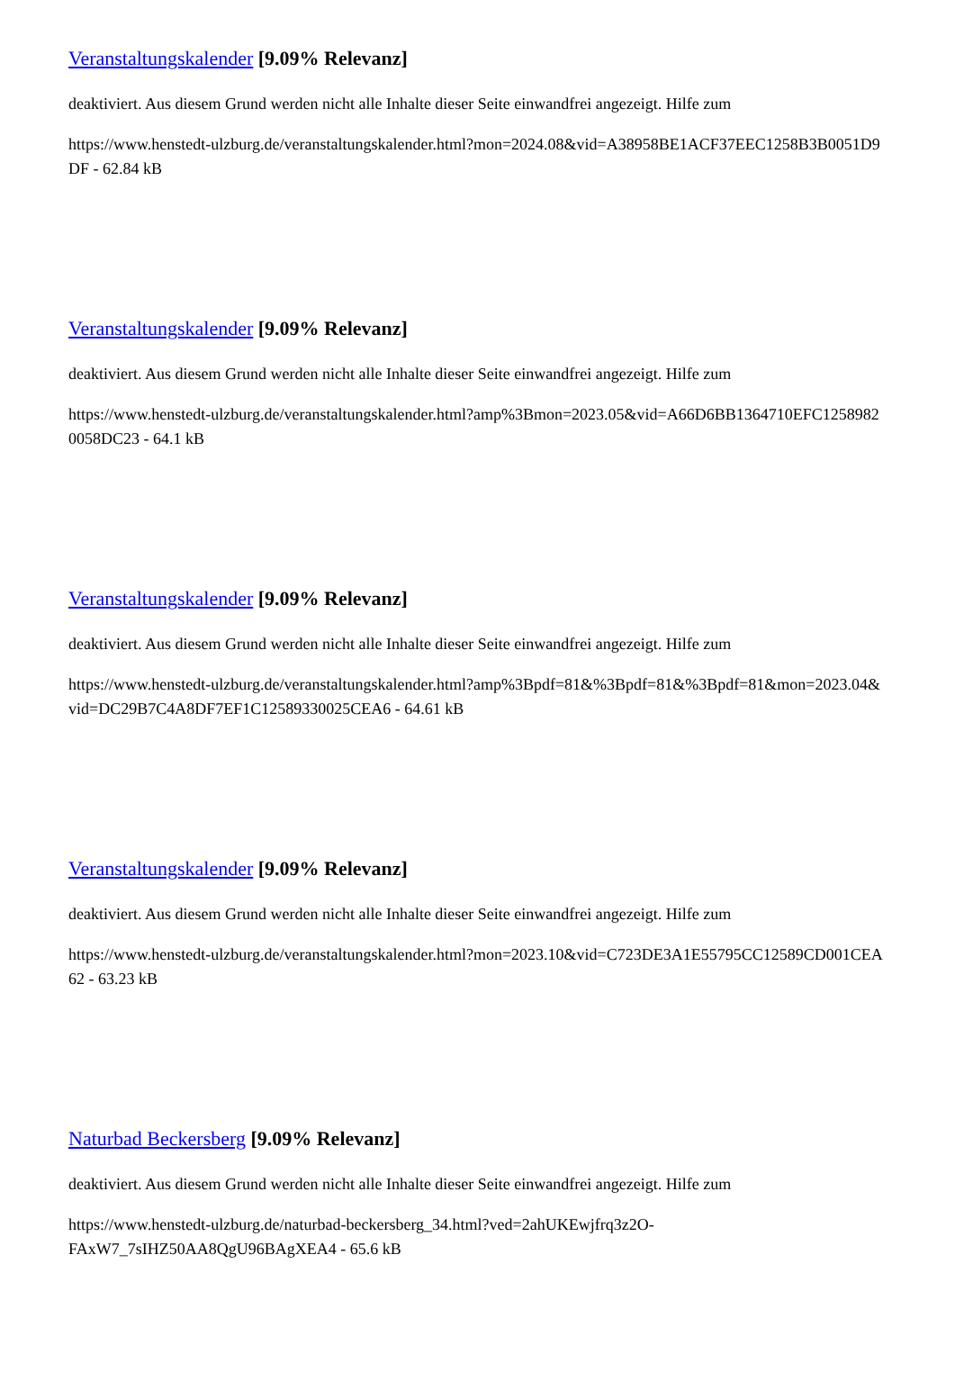Veranstaltungskalender [9.09% Relevanz]
deaktiviert. Aus diesem Grund werden nicht alle Inhalte dieser Seite einwandfrei angezeigt. Hilfe zum
https://www.henstedt-ulzburg.de/veranstaltungskalender.html?mon=2024.08&vid=A38958BE1ACF37EEC1258B3B0051D9DF - 62.84 kB
Veranstaltungskalender [9.09% Relevanz]
deaktiviert. Aus diesem Grund werden nicht alle Inhalte dieser Seite einwandfrei angezeigt. Hilfe zum
https://www.henstedt-ulzburg.de/veranstaltungskalender.html?amp%3Bmon=2023.05&vid=A66D6BB1364710EFC12589820058DC23 - 64.1 kB
Veranstaltungskalender [9.09% Relevanz]
deaktiviert. Aus diesem Grund werden nicht alle Inhalte dieser Seite einwandfrei angezeigt. Hilfe zum
https://www.henstedt-ulzburg.de/veranstaltungskalender.html?amp%3Bpdf=81&%3Bpdf=81&%3Bpdf=81&mon=2023.04&vid=DC29B7C4A8DF7EF1C12589330025CEA6 - 64.61 kB
Veranstaltungskalender [9.09% Relevanz]
deaktiviert. Aus diesem Grund werden nicht alle Inhalte dieser Seite einwandfrei angezeigt. Hilfe zum
https://www.henstedt-ulzburg.de/veranstaltungskalender.html?mon=2023.10&vid=C723DE3A1E55795CC12589CD001CEA62 - 63.23 kB
Naturbad Beckersberg [9.09% Relevanz]
deaktiviert. Aus diesem Grund werden nicht alle Inhalte dieser Seite einwandfrei angezeigt. Hilfe zum
https://www.henstedt-ulzburg.de/naturbad-beckersberg_34.html?ved=2ahUKEwjfrq3z2O-
FAxW7_7sIHZ50AA8QgU96BAgXEA4 - 65.6 kB